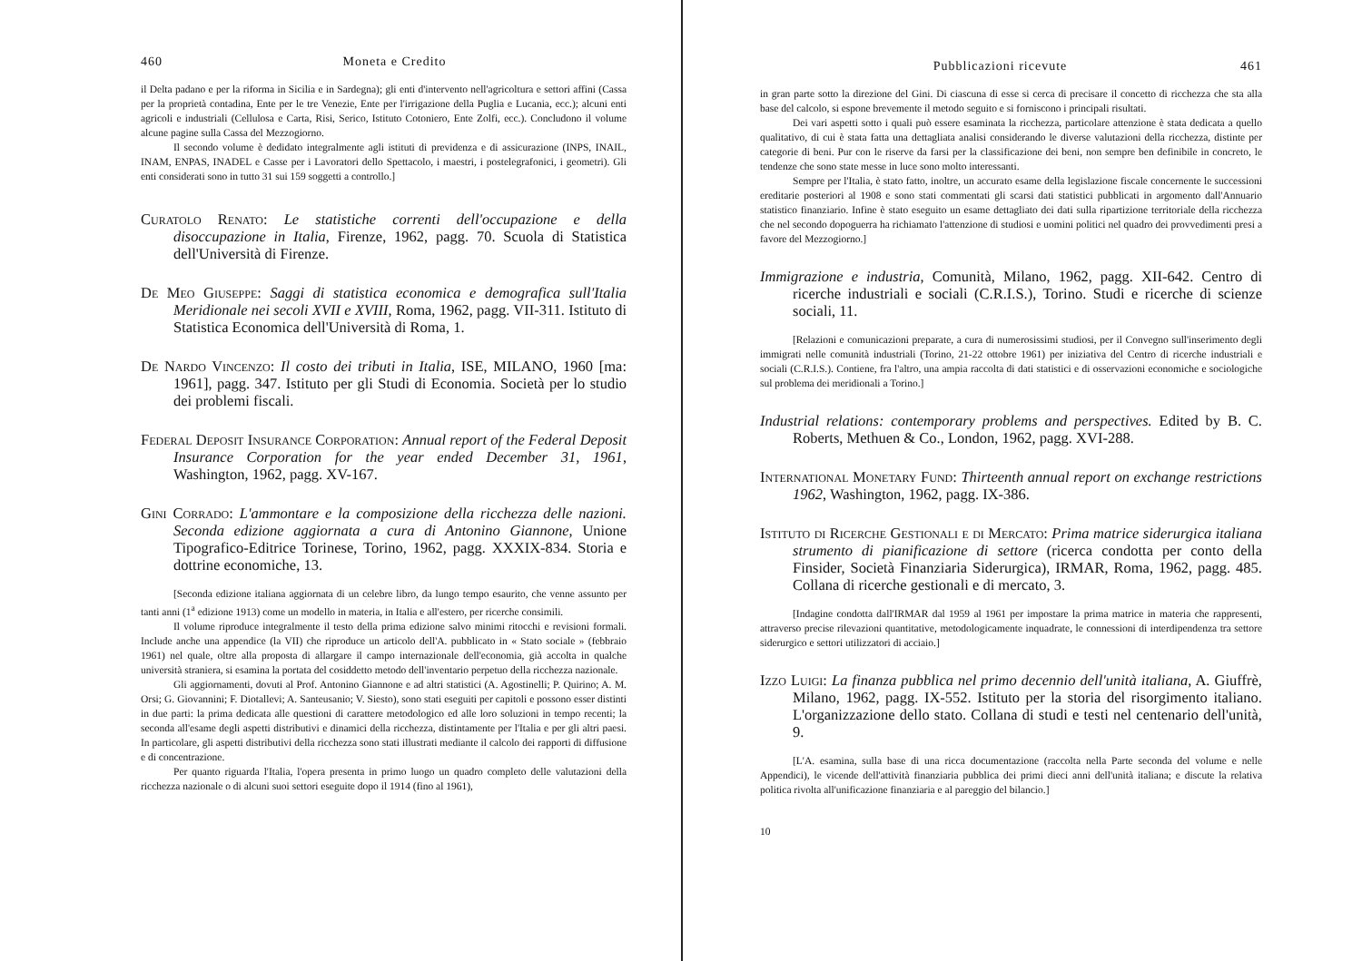460 Moneta e Credito
il Delta padano e per la riforma in Sicilia e in Sardegna); gli enti d'intervento nell'agricoltura e settori affini (Cassa per la proprietà contadina, Ente per le tre Venezie, Ente per l'irrigazione della Puglia e Lucania, ecc.); alcuni enti agricoli e industriali (Cellulosa e Carta, Risi, Serico, Istituto Cotoniero, Ente Zolfi, ecc.). Concludono il volume alcune pagine sulla Cassa del Mezzogiorno.
Il secondo volume è dedidato integralmente agli istituti di previdenza e di assicurazione (INPS, INAIL, INAM, ENPAS, INADEL e Casse per i Lavoratori dello Spettacolo, i maestri, i postelegrafonici, i geometri). Gli enti considerati sono in tutto 31 sui 159 soggetti a controllo.]
Curatolo Renato: Le statistiche correnti dell'occupazione e della disoccupazione in Italia, Firenze, 1962, pagg. 70. Scuola di Statistica dell'Università di Firenze.
De Meo Giuseppe: Saggi di statistica economica e demografica sull'Italia Meridionale nei secoli XVII e XVIII, Roma, 1962, pagg. VII-311. Istituto di Statistica Economica dell'Università di Roma, 1.
De Nardo Vincenzo: Il costo dei tributi in Italia, ISE, MILANO, 1960 [ma: 1961], pagg. 347. Istituto per gli Studi di Economia. Società per lo studio dei problemi fiscali.
Federal Deposit Insurance Corporation: Annual report of the Federal Deposit Insurance Corporation for the year ended December 31, 1961, Washington, 1962, pagg. XV-167.
Gini Corrado: L'ammontare e la composizione della ricchezza delle nazioni. Seconda edizione aggiornata a cura di Antonino Giannone, Unione Tipografico-Editrice Torinese, Torino, 1962, pagg. XXXIX-834. Storia e dottrine economiche, 13.
[Seconda edizione italiana aggiornata di un celebre libro, da lungo tempo esaurito, che venne assunto per tanti anni (1<sup>a</sup> edizione 1913) come un modello in materia, in Italia e all'estero, per ricerche consimili.
Il volume riproduce integralmente il testo della prima edizione salvo minimi ritocchi e revisioni formali. Include anche una appendice (la VII) che riproduce un articolo dell'A. pubblicato in « Stato sociale » (febbraio 1961) nel quale, oltre alla proposta di allargare il campo internazionale dell'economia, già accolta in qualche università straniera, si esamina la portata del cosiddetto metodo dell'inventario perpetuo della ricchezza nazionale.
Gli aggiornamenti, dovuti al Prof. Antonino Giannone e ad altri statistici (A. Agostinelli; P. Quirino; A. M. Orsi; G. Giovannini; F. Diotallevi; A. Santeusanio; V. Siesto), sono stati eseguiti per capitoli e possono esser distinti in due parti: la prima dedicata alle questioni di carattere metodologico ed alle loro soluzioni in tempo recenti; la seconda all'esame degli aspetti distributivi e dinamici della ricchezza, distintamente per l'Italia e per gli altri paesi. In particolare, gli aspetti distributivi della ricchezza sono stati illustrati mediante il calcolo dei rapporti di diffusione e di concentrazione.
Per quanto riguarda l'Italia, l'opera presenta in primo luogo un quadro completo delle valutazioni della ricchezza nazionale o di alcuni suoi settori eseguite dopo il 1914 (fino al 1961),
Pubblicazioni ricevute 461
in gran parte sotto la direzione del Gini. Di ciascuna di esse si cerca di precisare il concetto di ricchezza che sta alla base del calcolo, si espone brevemente il metodo seguito e si forniscono i principali risultati.
Dei vari aspetti sotto i quali può essere esaminata la ricchezza, particolare attenzione è stata dedicata a quello qualitativo, di cui è stata fatta una dettagliata analisi considerando le diverse valutazioni della ricchezza, distinte per categorie di beni. Pur con le riserve da farsi per la classificazione dei beni, non sempre ben definibile in concreto, le tendenze che sono state messe in luce sono molto interessanti.
Sempre per l'Italia, è stato fatto, inoltre, un accurato esame della legislazione fiscale concernente le successioni ereditarie posteriori al 1908 e sono stati commentati gli scarsi dati statistici pubblicati in argomento dall'Annuario statistico finanziario. Infine è stato eseguito un esame dettagliato dei dati sulla ripartizione territoriale della ricchezza che nel secondo dopoguerra ha richiamato l'attenzione di studiosi e uomini politici nel quadro dei provvedimenti presi a favore del Mezzogiorno.]
Immigrazione e industria, Comunità, Milano, 1962, pagg. XII-642. Centro di ricerche industriali e sociali (C.R.I.S.), Torino. Studi e ricerche di scienze sociali, 11.
[Relazioni e comunicazioni preparate, a cura di numerosissimi studiosi, per il Convegno sull'inserimento degli immigrati nelle comunità industriali (Torino, 21-22 ottobre 1961) per iniziativa del Centro di ricerche industriali e sociali (C.R.I.S.). Contiene, fra l'altro, una ampia raccolta di dati statistici e di osservazioni economiche e sociologiche sul problema dei meridionali a Torino.]
Industrial relations: contemporary problems and perspectives. Edited by B. C. Roberts, Methuen & Co., London, 1962, pagg. XVI-288.
International Monetary Fund: Thirteenth annual report on exchange restrictions 1962, Washington, 1962, pagg. IX-386.
Istituto di Ricerche Gestionali e di Mercato: Prima matrice siderurgica italiana strumento di pianificazione di settore (ricerca condotta per conto della Finsider, Società Finanziaria Siderurgica), IRMAR, Roma, 1962, pagg. 485. Collana di ricerche gestionali e di mercato, 3.
[Indagine condotta dall'IRMAR dal 1959 al 1961 per impostare la prima matrice in materia che rappresenti, attraverso precise rilevazioni quantitative, metodologicamente inquadrate, le connessioni di interdipendenza tra settore siderurgico e settori utilizzatori di acciaio.]
Izzo Luigi: La finanza pubblica nel primo decennio dell'unità italiana, A. Giuffrè, Milano, 1962, pagg. IX-552. Istituto per la storia del risorgimento italiano. L'organizzazione dello stato. Collana di studi e testi nel centenario dell'unità, 9.
[L'A. esamina, sulla base di una ricca documentazione (raccolta nella Parte seconda del volume e nelle Appendici), le vicende dell'attività finanziaria pubblica dei primi dieci anni dell'unità italiana; e discute la relativa politica rivolta all'unificazione finanziaria e al pareggio del bilancio.]
10